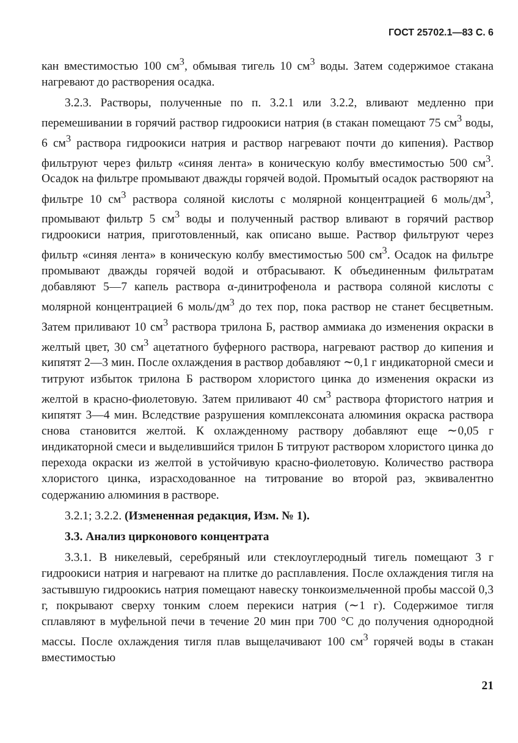ГОСТ 25702.1—83 С. 6
кан вместимостью 100 см<sup>3</sup>, обмывая тигель 10 см<sup>3</sup> воды. Затем содержимое стакана нагревают до растворения осадка.
3.2.3. Растворы, полученные по п. 3.2.1 или 3.2.2, вливают медленно при перемешивании в горячий раствор гидроокиси натрия (в стакан помещают 75 см<sup>3</sup> воды, 6 см<sup>3</sup> раствора гидроокиси натрия и раствор нагревают почти до кипения). Раствор фильтруют через фильтр «синяя лента» в коническую колбу вместимостью 500 см<sup>3</sup>. Осадок на фильтре промывают дважды горячей водой. Промытый осадок растворяют на фильтре 10 см<sup>3</sup> раствора соляной кислоты с молярной концентрацией 6 моль/дм<sup>3</sup>, промывают фильтр 5 см<sup>3</sup> воды и полученный раствор вливают в горячий раствор гидроокиси натрия, приготовленный, как описано выше. Раствор фильтруют через фильтр «синяя лента» в коническую колбу вместимостью 500 см<sup>3</sup>. Осадок на фильтре промывают дважды горячей водой и отбрасывают. К объединенным фильтратам добавляют 5—7 капель раствора α-динитрофенола и раствора соляной кислоты с молярной концентрацией 6 моль/дм<sup>3</sup> до тех пор, пока раствор не станет бесцветным. Затем приливают 10 см<sup>3</sup> раствора трилона Б, раствор аммиака до изменения окраски в желтый цвет, 30 см<sup>3</sup> ацетатного буферного раствора, нагревают раствор до кипения и кипятят 2—3 мин. После охлаждения в раствор добавляют ∼0,1 г индикаторной смеси и титруют избыток трилона Б раствором хлористого цинка до изменения окраски из желтой в красно-фиолетовую. Затем приливают 40 см<sup>3</sup> раствора фтористого натрия и кипятят 3—4 мин. Вследствие разрушения комплексоната алюминия окраска раствора снова становится желтой. К охлажденному раствору добавляют еще ∼0,05 г индикаторной смеси и выделившийся трилон Б титруют раствором хлористого цинка до перехода окраски из желтой в устойчивую красно-фиолетовую. Количество раствора хлористого цинка, израсходованное на титрование во второй раз, эквивалентно содержанию алюминия в растворе.
3.2.1; 3.2.2. (Измененная редакция, Изм. № 1).
3.3. Анализ цирконового концентрата
3.3.1. В никелевый, серебряный или стеклоуглеродный тигель помещают 3 г гидроокиси натрия и нагревают на плитке до расплавления. После охлаждения тигля на застывшую гидроокись натрия помещают навеску тонкоизмельченной пробы массой 0,3 г, покрывают сверху тонким слоем перекиси натрия (∼1 г). Содержимое тигля сплавляют в муфельной печи в течение 20 мин при 700 °С до получения однородной массы. После охлаждения тигля плав выщелачивают 100 см<sup>3</sup> горячей воды в стакан вместимостью
21